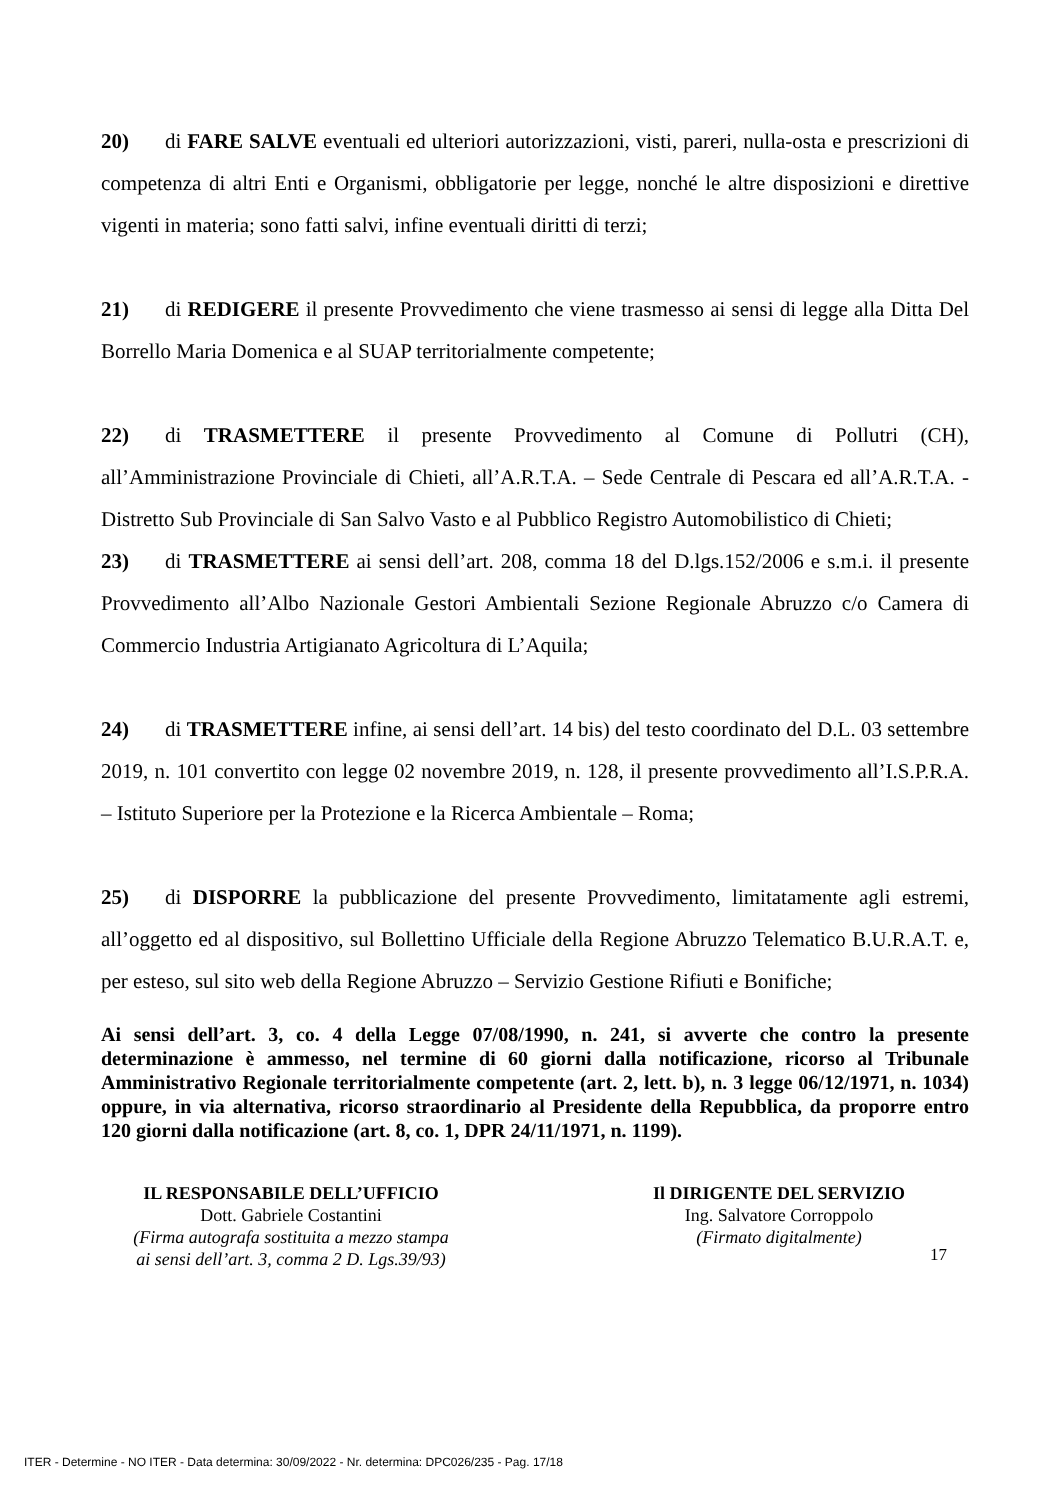20) di FARE SALVE eventuali ed ulteriori autorizzazioni, visti, pareri, nulla-osta e prescrizioni di competenza di altri Enti e Organismi, obbligatorie per legge, nonché le altre disposizioni e direttive vigenti in materia; sono fatti salvi, infine eventuali diritti di terzi;
21) di REDIGERE il presente Provvedimento che viene trasmesso ai sensi di legge alla Ditta Del Borrello Maria Domenica e al SUAP territorialmente competente;
22) di TRASMETTERE il presente Provvedimento al Comune di Pollutri (CH), all’Amministrazione Provinciale di Chieti, all’A.R.T.A. – Sede Centrale di Pescara ed all’A.R.T.A. - Distretto Sub Provinciale di San Salvo Vasto e al Pubblico Registro Automobilistico di Chieti;
23) di TRASMETTERE ai sensi dell’art. 208, comma 18 del D.lgs.152/2006 e s.m.i. il presente Provvedimento all’Albo Nazionale Gestori Ambientali Sezione Regionale Abruzzo c/o Camera di Commercio Industria Artigianato Agricoltura di L’Aquila;
24) di TRASMETTERE infine, ai sensi dell’art. 14 bis) del testo coordinato del D.L. 03 settembre 2019, n. 101 convertito con legge 02 novembre 2019, n. 128, il presente provvedimento all’I.S.P.R.A. – Istituto Superiore per la Protezione e la Ricerca Ambientale – Roma;
25) di DISPORRE la pubblicazione del presente Provvedimento, limitatamente agli estremi, all’oggetto ed al dispositivo, sul Bollettino Ufficiale della Regione Abruzzo Telematico B.U.R.A.T. e, per esteso, sul sito web della Regione Abruzzo – Servizio Gestione Rifiuti e Bonifiche;
Ai sensi dell’art. 3, co. 4 della Legge 07/08/1990, n. 241, si avverte che contro la presente determinazione è ammesso, nel termine di 60 giorni dalla notificazione, ricorso al Tribunale Amministrativo Regionale territorialmente competente (art. 2, lett. b), n. 3 legge 06/12/1971, n. 1034) oppure, in via alternativa, ricorso straordinario al Presidente della Repubblica, da proporre entro 120 giorni dalla notificazione (art. 8, co. 1, DPR 24/11/1971, n. 1199).
IL RESPONSABILE DELL’UFFICIO
Dott. Gabriele Costantini
(Firma autografa sostituita a mezzo stampa
ai sensi dell’art. 3, comma 2 D. Lgs.39/93)
Il DIRIGENTE DEL SERVIZIO
Ing. Salvatore Corroppolo
(Firmato digitalmente)
17
ITER - Determine - NO ITER - Data determina: 30/09/2022 - Nr. determina: DPC026/235 - Pag. 17/18